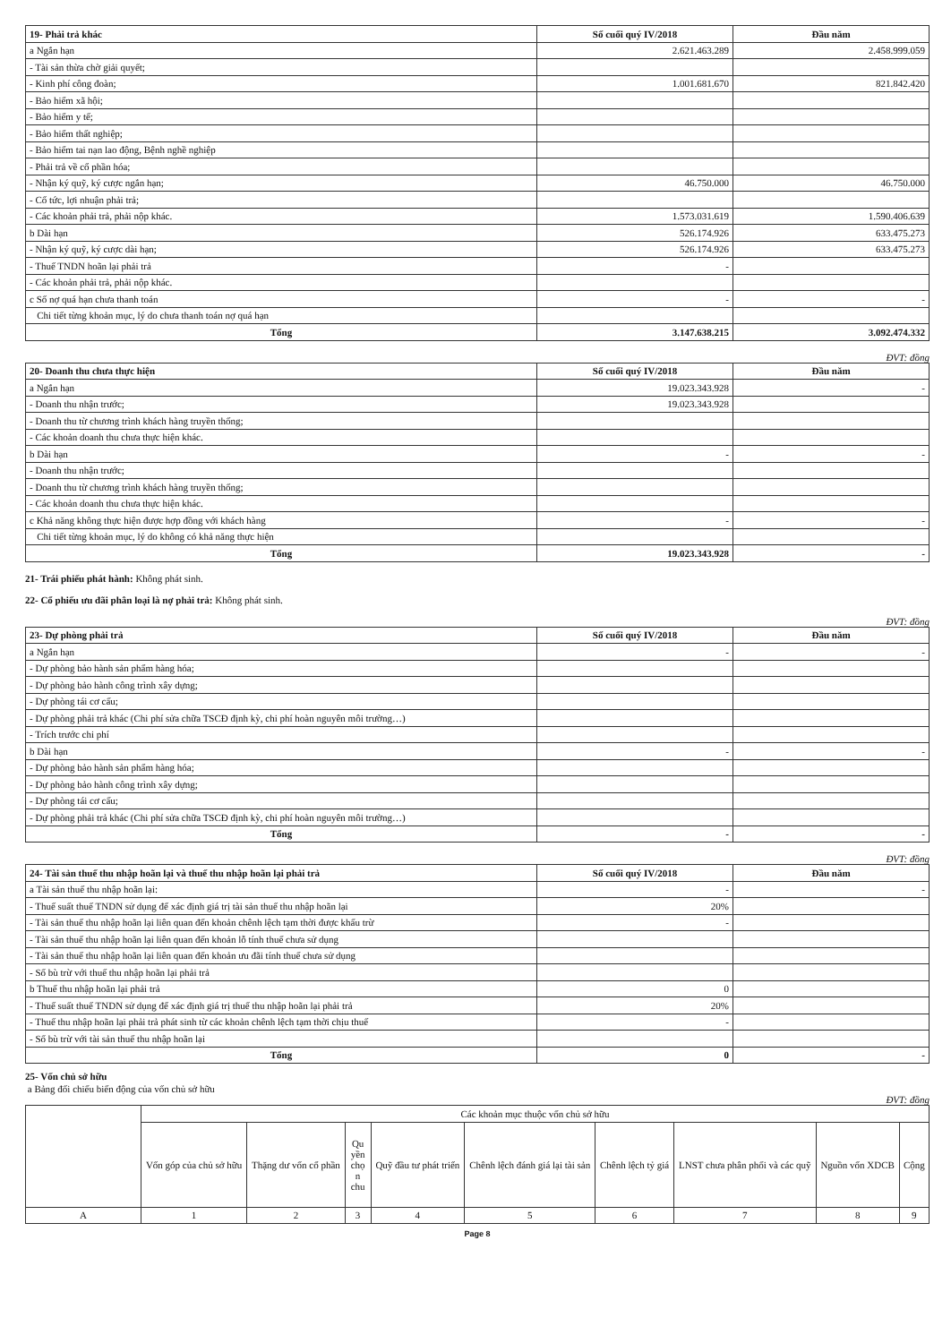| 19- Phải trả khác | Số cuối quý IV/2018 | Đầu năm |
| a Ngắn hạn | 2.621.463.289 | 2.458.999.059 |
| - Tài sản thừa chờ giải quyết; | | |
| - Kinh phí công đoàn; | 1.001.681.670 | 821.842.420 |
| - Bảo hiểm xã hội; | | |
| - Bảo hiểm y tế; | | |
| - Bảo hiểm thất nghiệp; | | |
| - Bảo hiểm tai nạn lao động, Bệnh nghề nghiệp | | |
| - Phải trả về cổ phần hóa; | | |
| - Nhận ký quỹ, ký cược ngắn hạn; | 46.750.000 | 46.750.000 |
| - Cổ tức, lợi nhuận phải trả; | | |
| - Các khoản phải trả, phải nộp khác. | 1.573.031.619 | 1.590.406.639 |
| b Dài hạn | 526.174.926 | 633.475.273 |
| - Nhận ký quỹ, ký cược dài hạn; | 526.174.926 | 633.475.273 |
| - Thuế TNDN hoãn lại phải trả | - | |
| - Các khoản phải trả, phải nộp khác. | | |
| c Số nợ quá hạn chưa thanh toán | - | - |
| Chi tiết từng khoản mục, lý do chưa thanh toán nợ quá hạn | | |
| Tổng | 3.147.638.215 | 3.092.474.332 |
ĐVT: đồng
| 20- Doanh thu chưa thực hiện | Số cuối quý IV/2018 | Đầu năm |
| a Ngắn hạn | 19.023.343.928 | - |
| - Doanh thu nhận trước; | 19.023.343.928 | |
| - Doanh thu từ chương trình khách hàng truyền thống; | | |
| - Các khoản doanh thu chưa thực hiện khác. | | |
| b Dài hạn | - | - |
| - Doanh thu nhận trước; | | |
| - Doanh thu từ chương trình khách hàng truyền thống; | | |
| - Các khoản doanh thu chưa thực hiện khác. | | |
| c Khả năng không thực hiện được hợp đồng với khách hàng | - | - |
| Chi tiết từng khoản mục, lý do không có khả năng thực hiện | | |
| Tổng | 19.023.343.928 | - |
21- Trái phiếu phát hành: Không phát sinh.
22- Cổ phiếu ưu đãi phân loại là nợ phải trả: Không phát sinh.
ĐVT: đồng
| 23- Dự phòng phải trả | Số cuối quý IV/2018 | Đầu năm |
| a Ngắn hạn | - | - |
| - Dự phòng bảo hành sản phẩm hàng hóa; | | |
| - Dự phòng bảo hành công trình xây dựng; | | |
| - Dự phòng tái cơ cấu; | | |
| - Dự phòng phải trả khác (Chi phí sửa chữa TSCĐ định kỳ, chi phí hoàn nguyên môi trường…) | | |
| - Trích trước chi phí | | |
| b Dài hạn | - | - |
| - Dự phòng bảo hành sản phẩm hàng hóa; | | |
| - Dự phòng bảo hành công trình xây dựng; | | |
| - Dự phòng tái cơ cấu; | | |
| - Dự phòng phải trả khác (Chi phí sửa chữa TSCĐ định kỳ, chi phí hoàn nguyên môi trường…) | | |
| Tổng | - | - |
ĐVT: đồng
| 24- Tài sản thuế thu nhập hoãn lại và thuế thu nhập hoãn lại phải trả | Số cuối quý IV/2018 | Đầu năm |
| a Tài sản thuế thu nhập hoãn lại: | - | - |
| - Thuế suất thuế TNDN sử dụng để xác định giá trị tài sản thuế thu nhập hoãn lại | 20% | |
| - Tài sản thuế thu nhập hoãn lại liên quan đến khoản chênh lệch tạm thời được khấu trừ | - | |
| - Tài sản thuế thu nhập hoãn lại liên quan đến khoản lỗ tính thuế chưa sử dụng | | |
| - Tài sản thuế thu nhập hoãn lại liên quan đến khoản ưu đãi tính thuế chưa sử dụng | | |
| - Số bù trừ với thuế thu nhập hoãn lại phải trả | | |
| b Thuế thu nhập hoãn lại phải trả | 0 | |
| - Thuế suất thuế TNDN sử dụng để xác định giá trị thuế thu nhập hoãn lại phải trả | 20% | |
| - Thuế thu nhập hoãn lại phải trả phát sinh từ các khoản chênh lệch tạm thời chịu thuế | - | |
| - Số bù trừ với tài sản thuế thu nhập hoãn lại | | |
| Tổng | 0 | - |
25- Vốn chủ sở hữu
a Bảng đối chiếu biến động của vốn chủ sở hữu
ĐVT: đồng
| | Các khoản mục thuộc vốn chủ sở hữu | | | | | | | | |
| --- | --- | --- | --- | --- | --- | --- | --- | --- | --- |
| | Vốn góp của chủ sở hữu | Thặng dư vốn cổ phần | Qu yền chọ n chu | Quỹ đầu tư phát triển | Chênh lệch đánh giá lại tài sản | Chênh lệch tỷ giá | LNST chưa phân phối và các quỹ | Nguồn vốn XDCB | Cộng |
| A | 1 | 2 | 3 | 4 | 5 | 6 | 7 | 8 | 9 |
Page 8